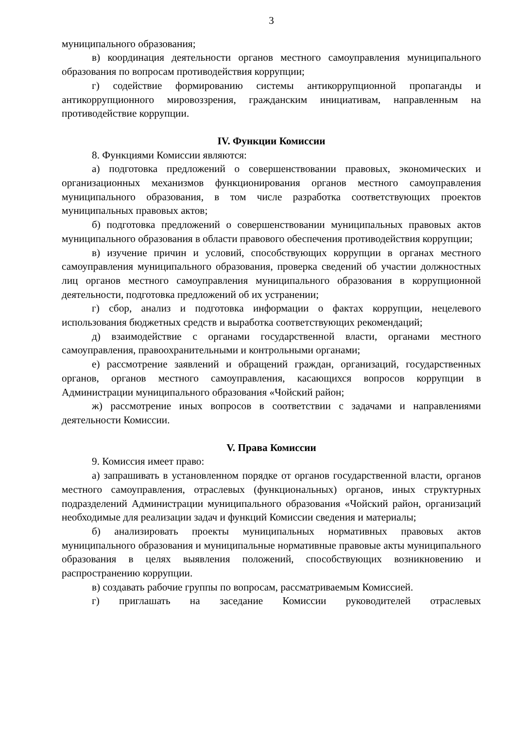3
муниципального образования;
в) координация деятельности органов местного самоуправления муниципального образования по вопросам противодействия коррупции;
г) содействие формированию системы антикоррупционной пропаганды и антикоррупционного мировоззрения, гражданским инициативам, направленным на противодействие коррупции.
IV. Функции Комиссии
8. Функциями Комиссии являются:
а) подготовка предложений о совершенствовании правовых, экономических и организационных механизмов функционирования органов местного самоуправления муниципального образования, в том числе разработка соответствующих проектов муниципальных правовых актов;
б) подготовка предложений о совершенствовании муниципальных правовых актов муниципального образования в области правового обеспечения противодействия коррупции;
в) изучение причин и условий, способствующих коррупции в органах местного самоуправления муниципального образования, проверка сведений об участии должностных лиц органов местного самоуправления муниципального образования в коррупционной деятельности, подготовка предложений об их устранении;
г) сбор, анализ и подготовка информации о фактах коррупции, нецелевого использования бюджетных средств и выработка соответствующих рекомендаций;
д) взаимодействие с органами государственной власти, органами местного самоуправления, правоохранительными и контрольными органами;
е) рассмотрение заявлений и обращений граждан, организаций, государственных органов, органов местного самоуправления, касающихся вопросов коррупции в Администрации муниципального образования «Чойский район;
ж) рассмотрение иных вопросов в соответствии с задачами и направлениями деятельности Комиссии.
V. Права Комиссии
9. Комиссия имеет право:
а) запрашивать в установленном порядке от органов государственной власти, органов местного самоуправления, отраслевых (функциональных) органов, иных структурных подразделений Администрации муниципального образования «Чойский район, организаций необходимые для реализации задач и функций Комиссии сведения и материалы;
б) анализировать проекты муниципальных нормативных правовых актов муниципального образования и муниципальные нормативные правовые акты муниципального образования в целях выявления положений, способствующих возникновению и распространению коррупции.
в) создавать рабочие группы по вопросам, рассматриваемым Комиссией.
г) приглашать на заседание Комиссии руководителей отраслевых